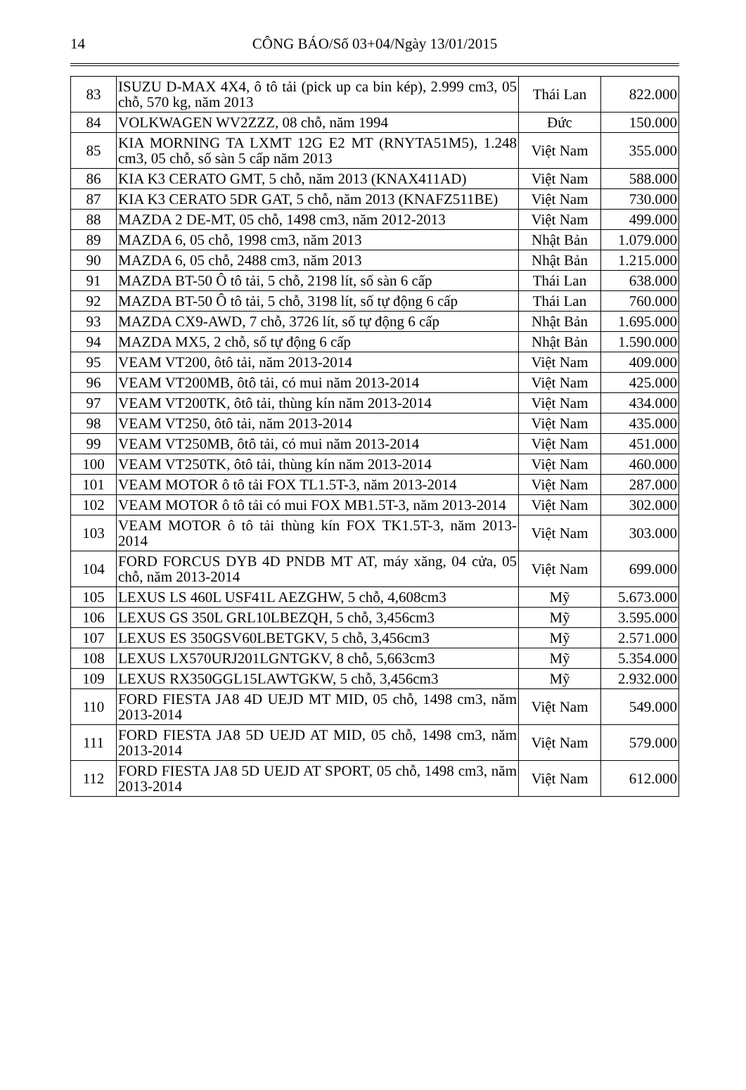14
CÔNG BÁO/Số 03+04/Ngày 13/01/2015
| 83 | ISUZU D-MAX 4X4, ô tô tải (pick up ca bin kép), 2.999 cm3, 05 chỗ, 570 kg, năm 2013 | Thái Lan | 822.000 |
| 84 | VOLKWAGEN WV2ZZZ, 08 chỗ, năm 1994 | Đức | 150.000 |
| 85 | KIA MORNING TA LXMT 12G E2 MT (RNYTA51M5), 1.248 cm3, 05 chỗ, số sàn 5 cấp năm 2013 | Việt Nam | 355.000 |
| 86 | KIA K3 CERATO GMT, 5 chỗ, năm 2013 (KNAX411AD) | Việt Nam | 588.000 |
| 87 | KIA K3 CERATO 5DR GAT, 5 chỗ, năm 2013 (KNAFZ511BE) | Việt Nam | 730.000 |
| 88 | MAZDA 2 DE-MT, 05 chỗ, 1498 cm3, năm 2012-2013 | Việt Nam | 499.000 |
| 89 | MAZDA 6, 05 chỗ, 1998 cm3, năm 2013 | Nhật Bản | 1.079.000 |
| 90 | MAZDA 6, 05 chỗ, 2488 cm3, năm 2013 | Nhật Bản | 1.215.000 |
| 91 | MAZDA BT-50 Ô tô tải, 5 chỗ, 2198 lít, số sàn 6 cấp | Thái Lan | 638.000 |
| 92 | MAZDA BT-50 Ô tô tải, 5 chỗ, 3198 lít, số tự động 6 cấp | Thái Lan | 760.000 |
| 93 | MAZDA CX9-AWD, 7 chỗ, 3726 lít, số tự động 6 cấp | Nhật Bản | 1.695.000 |
| 94 | MAZDA MX5, 2 chỗ, số tự động 6 cấp | Nhật Bản | 1.590.000 |
| 95 | VEAM VT200, ôtô tải, năm 2013-2014 | Việt Nam | 409.000 |
| 96 | VEAM VT200MB, ôtô tải, có mui năm 2013-2014 | Việt Nam | 425.000 |
| 97 | VEAM VT200TK, ôtô tải, thùng kín năm 2013-2014 | Việt Nam | 434.000 |
| 98 | VEAM VT250, ôtô tải, năm 2013-2014 | Việt Nam | 435.000 |
| 99 | VEAM VT250MB, ôtô tải, có mui năm 2013-2014 | Việt Nam | 451.000 |
| 100 | VEAM VT250TK, ôtô tải, thùng kín năm 2013-2014 | Việt Nam | 460.000 |
| 101 | VEAM MOTOR ô tô tải FOX TL1.5T-3, năm 2013-2014 | Việt Nam | 287.000 |
| 102 | VEAM MOTOR ô tô tải có mui FOX MB1.5T-3, năm 2013-2014 | Việt Nam | 302.000 |
| 103 | VEAM MOTOR ô tô tải thùng kín FOX TK1.5T-3, năm 2013-2014 | Việt Nam | 303.000 |
| 104 | FORD FORCUS DYB 4D PNDB MT AT, máy xăng, 04 cửa, 05 chỗ, năm 2013-2014 | Việt Nam | 699.000 |
| 105 | LEXUS LS 460L USF41L AEZGHW, 5 chỗ, 4,608cm3 | Mỹ | 5.673.000 |
| 106 | LEXUS GS 350L GRL10LBEZQH, 5 chỗ, 3,456cm3 | Mỹ | 3.595.000 |
| 107 | LEXUS ES 350GSV60LBETGKV, 5 chỗ, 3,456cm3 | Mỹ | 2.571.000 |
| 108 | LEXUS LX570URJ201LGNTGKV, 8 chỗ, 5,663cm3 | Mỹ | 5.354.000 |
| 109 | LEXUS RX350GGL15LAWTGKW, 5 chỗ, 3,456cm3 | Mỹ | 2.932.000 |
| 110 | FORD FIESTA JA8 4D UEJD MT MID, 05 chỗ, 1498 cm3, năm 2013-2014 | Việt Nam | 549.000 |
| 111 | FORD FIESTA JA8 5D UEJD AT MID, 05 chỗ, 1498 cm3, năm 2013-2014 | Việt Nam | 579.000 |
| 112 | FORD FIESTA JA8 5D UEJD AT SPORT, 05 chỗ, 1498 cm3, năm 2013-2014 | Việt Nam | 612.000 |